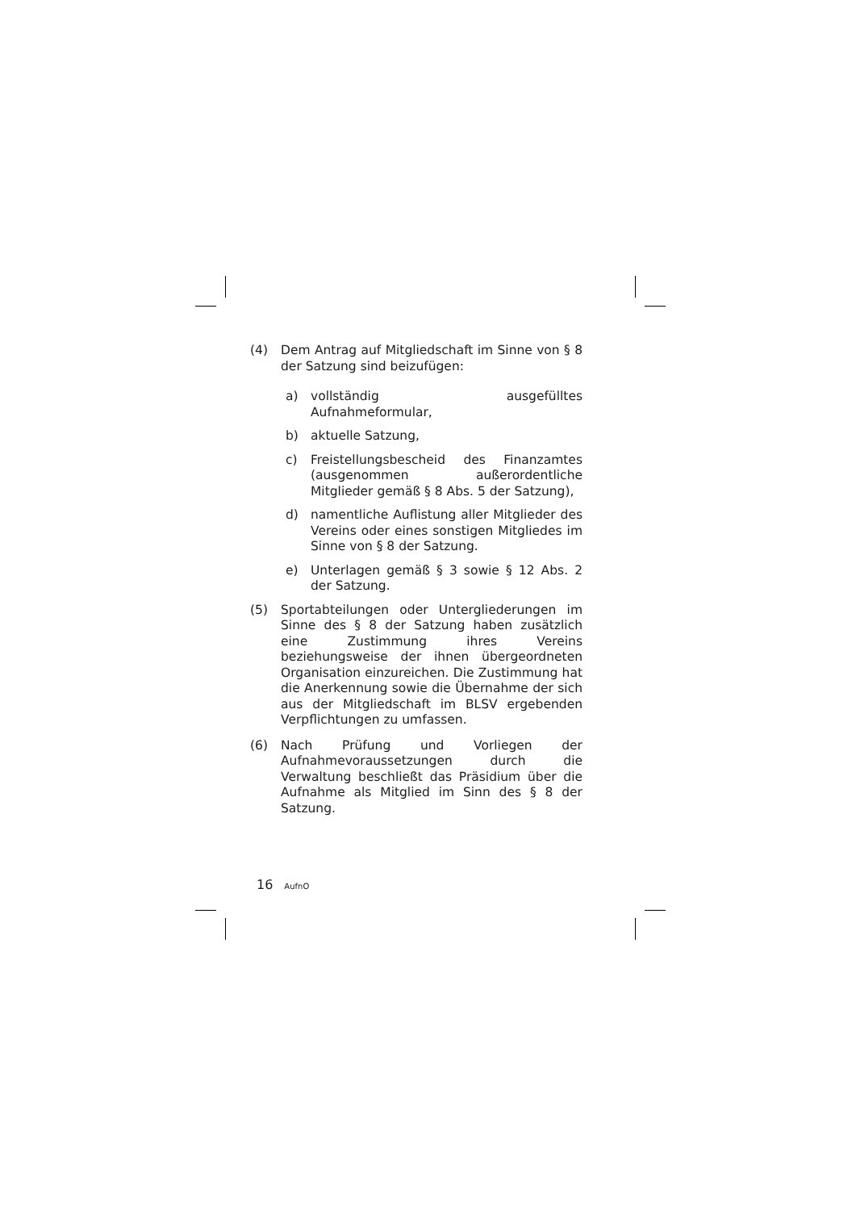(4) Dem Antrag auf Mitgliedschaft im Sinne von § 8 der Satzung sind beizufügen:
a) vollständig ausgefülltes Aufnahmeformular,
b) aktuelle Satzung,
c) Freistellungsbescheid des Finanzamtes (ausgenommen außerordentliche Mitglieder gemäß § 8 Abs. 5 der Satzung),
d) namentliche Auflistung aller Mitglieder des Vereins oder eines sonstigen Mitgliedes im Sinne von § 8 der Satzung.
e) Unterlagen gemäß § 3 sowie § 12 Abs. 2 der Satzung.
(5) Sportabteilungen oder Untergliederungen im Sinne des § 8 der Satzung haben zusätzlich eine Zustimmung ihres Vereins beziehungsweise der ihnen übergeordneten Organisation einzureichen. Die Zustimmung hat die Anerkennung sowie die Übernahme der sich aus der Mitgliedschaft im BLSV ergebenden Verpflichtungen zu umfassen.
(6) Nach Prüfung und Vorliegen der Aufnahmevoraussetzungen durch die Verwaltung beschließt das Präsidium über die Aufnahme als Mitglied im Sinn des § 8 der Satzung.
16 AufnO